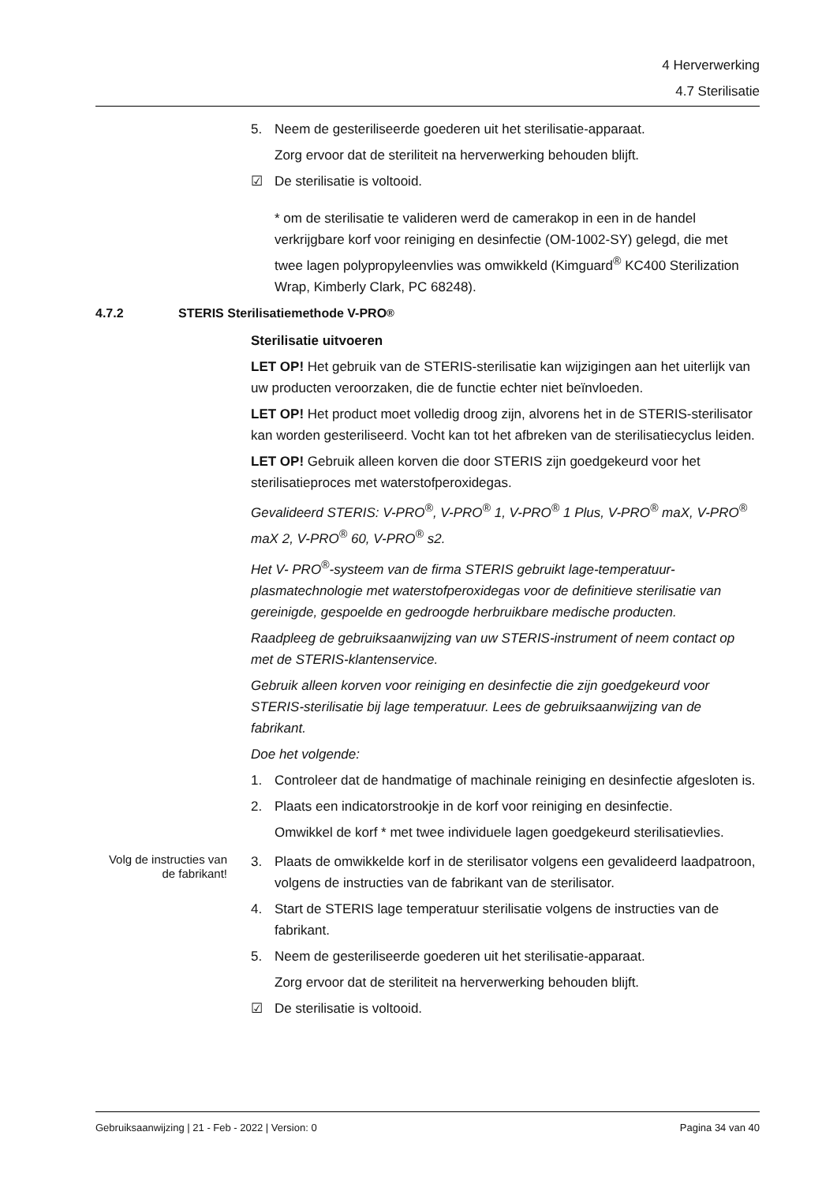4 Herverwerking
4.7 Sterilisatie
5. Neem de gesteriliseerde goederen uit het sterilisatie-apparaat.
Zorg ervoor dat de steriliteit na herverwerking behouden blijft.
☑ De sterilisatie is voltooid.
* om de sterilisatie te valideren werd de camerakop in een in de handel verkrijgbare korf voor reiniging en desinfectie (OM-1002-SY) gelegd, die met twee lagen polypropyleenvlies was omwikkeld (Kimguard<sup>®</sup> KC400 Sterilization Wrap, Kimberly Clark, PC 68248).
4.7.2 STERIS Sterilisatiemethode V-PRO<sup>®</sup>
Sterilisatie uitvoeren
LET OP! Het gebruik van de STERIS-sterilisatie kan wijzigingen aan het uiterlijk van uw producten veroorzaken, die de functie echter niet beïnvloeden.
LET OP! Het product moet volledig droog zijn, alvorens het in de STERIS-sterilisator kan worden gesteriliseerd. Vocht kan tot het afbreken van de sterilisatiecyclus leiden.
LET OP! Gebruik alleen korven die door STERIS zijn goedgekeurd voor het sterilisatieproces met waterstofperoxidegas.
Gevalideerd STERIS: V-PRO<sup>®</sup>, V-PRO<sup>®</sup> 1, V-PRO<sup>®</sup> 1 Plus, V-PRO<sup>®</sup> maX, V-PRO<sup>®</sup> maX 2, V-PRO<sup>®</sup> 60, V-PRO<sup>®</sup> s2.
Het V- PRO<sup>®</sup>-systeem van de firma STERIS gebruikt lage-temperatuur-plasmatechnologie met waterstofperoxidegas voor de definitieve sterilisatie van gereinigde, gespoelde en gedroogde herbruikbare medische producten.
Raadpleeg de gebruiksaanwijzing van uw STERIS-instrument of neem contact op met de STERIS-klantenservice.
Gebruik alleen korven voor reiniging en desinfectie die zijn goedgekeurd voor STERIS-sterilisatie bij lage temperatuur. Lees de gebruiksaanwijzing van de fabrikant.
Doe het volgende:
1. Controleer dat de handmatige of machinale reiniging en desinfectie afgesloten is.
2. Plaats een indicatorstrookje in de korf voor reiniging en desinfectie.
Omwikkel de korf * met twee individuele lagen goedgekeurd sterilisatievlies.
Volg de instructies van de fabrikant!
3. Plaats de omwikkelde korf in de sterilisator volgens een gevalideerd laadpatroon, volgens de instructies van de fabrikant van de sterilisator.
4. Start de STERIS lage temperatuur sterilisatie volgens de instructies van de fabrikant.
5. Neem de gesteriliseerde goederen uit het sterilisatie-apparaat.
Zorg ervoor dat de steriliteit na herverwerking behouden blijft.
☑ De sterilisatie is voltooid.
Gebruiksaanwijzing | 21 - Feb - 2022 | Version: 0 Pagina 34 van 40